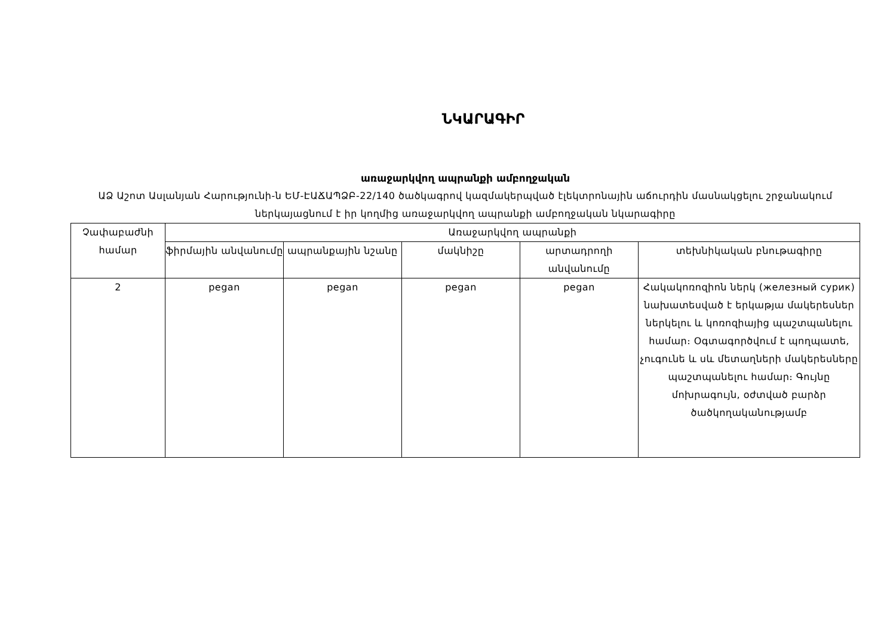ՆԿԱՐԱԳԻՐ
առաջարկվող ապրանքի ամբողջական
ԱՁ Աշոտ Ասլանյան Հարությունի-ն ԵՄ-ԷԱՃԱՊՁԲ-22/140 ծածկագրով կազմակերպված էլեկտրոնային աճուրդին մասնակցելու շրջանակում ներկայացնում է իր կողմից առաջարկվող ապրանքի ամբողջական նկարագիրը
| Չափաբաժնի համար | Առաջարկվող ապրանքի | | | | |
| --- | --- | --- | --- | --- | --- |
| | ֆիրմային անվանումը | ապրանքային նշանը | մակնիշը | արտադրողի անվանումը | տեխնիկական բնութագիրը |
| 2 | pegan | pegan | pegan | pegan | Հակակոռոզիոն ներկ (железный сурик) նախատեսված է երկաթյա մակերեսներ ներկելու և կոռոզիայից պաշտպանելու համար։ Օգտագործվում է պողպատե, չուգունե և սև մետաղների մակերեսները պաշտպանելու համար։ Գույնը մոխրագույն, օժտված բարձր ծածկողականությամբ |